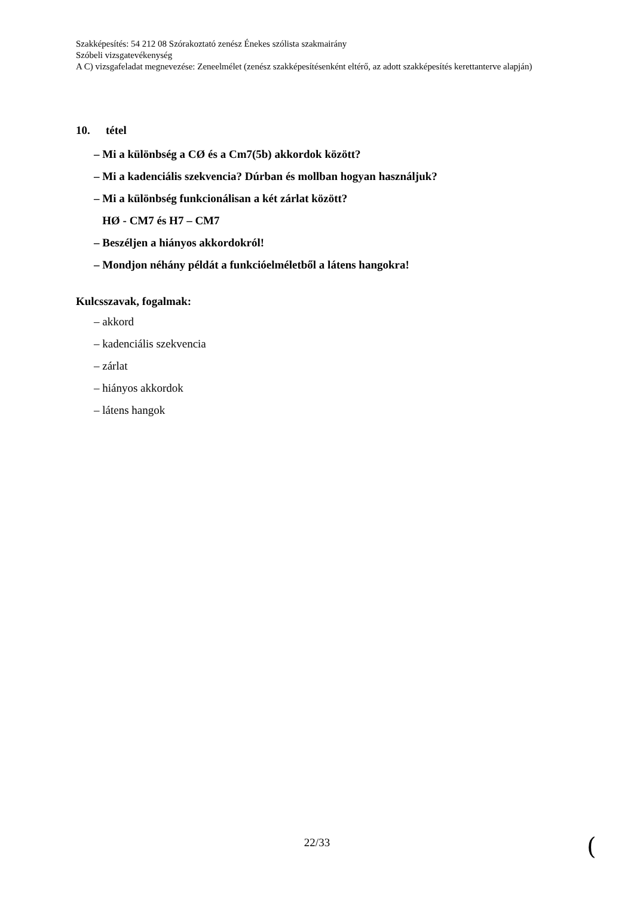Szakképesítés: 54 212 08 Szórakoztató zenész Énekes szólista szakmairány
Szóbeli vizsgatevékenység
A C) vizsgafeladat megnevezése: Zeneelmélet (zenész szakképesítésenként eltérő, az adott szakképesítés kerettanterve alapján)
10. tétel
– Mi a különbség a CØ és a Cm7(5b) akkordok között?
– Mi a kadenciális szekvencia? Dúrban és mollban hogyan használjuk?
– Mi a különbség funkcionálisan a két zárlat között?
HØ - CM7 és H7 – CM7
– Beszéljen a hiányos akkordokról!
– Mondjon néhány példát a funkcióelméletből a látens hangokra!
Kulcsszavak, fogalmak:
– akkord
– kadenciális szekvencia
– zárlat
– hiányos akkordok
– látens hangok
22/33 (